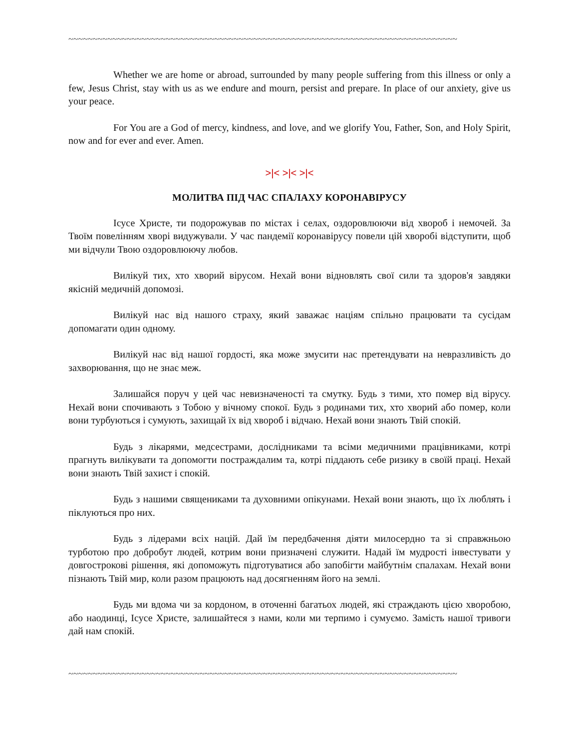~~~~~~~~~~~~~~~~~~~~~~~~~~~~~~~~~~~~~~~~~~~~~~~~~~~~~~~~~~~~~~~~~~~~~~~~~~~~~~~~
Whether we are home or abroad, surrounded by many people suffering from this illness or only a few, Jesus Christ, stay with us as we endure and mourn, persist and prepare. In place of our anxiety, give us your peace.
For You are a God of mercy, kindness, and love, and we glorify You, Father, Son, and Holy Spirit, now and for ever and ever. Amen.
>|< >|< >|<
МОЛИТВА ПІД ЧАС СПАЛАХУ КОРОНАВІРУСУ
Ісусе Христе, ти подорожував по містах і селах, оздоровлюючи від хвороб і немочей. За Твоїм повелінням хворі видужували. У час пандемії коронавірусу повели цій хворобі відступити, щоб ми відчули Твою оздоровлюючу любов.
Вилікуй тих, хто хворий вірусом. Нехай вони відновлять свої сили та здоров'я завдяки якісній медичній допомозі.
Вилікуй нас від нашого страху, який заважає націям спільно працювати та сусідам допомагати один одному.
Вилікуй нас від нашої гордості, яка може змусити нас претендувати на невразливість до захворювання, що не знає меж.
Залишайся поруч у цей час невизначеності та смутку. Будь з тими, хто помер від вірусу. Нехай вони спочивають з Тобою у вічному спокої. Будь з родинами тих, хто хворий або помер, коли вони турбуються і сумують, захищай їх від хвороб і відчаю. Нехай вони знають Твій спокій.
Будь з лікарями, медсестрами, дослідниками та всіми медичними працівниками, котрі прагнуть вилікувати та допомогти постраждалим та, котрі піддають себе ризику в своїй праці. Нехай вони знають Твій захист і спокій.
Будь з нашими священиками та духовними опікунами. Нехай вони знають, що їх люблять і піклуються про них.
Будь з лідерами всіх націй. Дай їм передбачення діяти милосердно та зі справжньою турботою про добробут людей, котрим вони призначені служити. Надай їм мудрості інвестувати у довгострокові рішення, які допоможуть підготуватися або запобігти майбутнім спалахам. Нехай вони пізнають Твій мир, коли разом працюють над досягненням його на землі.
Будь ми вдома чи за кордоном, в оточенні багатьох людей, які страждають цією хворобою, або наодинці, Ісусе Христе, залишайтеся з нами, коли ми терпимо і сумуємо. Замість нашої тривоги дай нам спокій.
~~~~~~~~~~~~~~~~~~~~~~~~~~~~~~~~~~~~~~~~~~~~~~~~~~~~~~~~~~~~~~~~~~~~~~~~~~~~~~~~